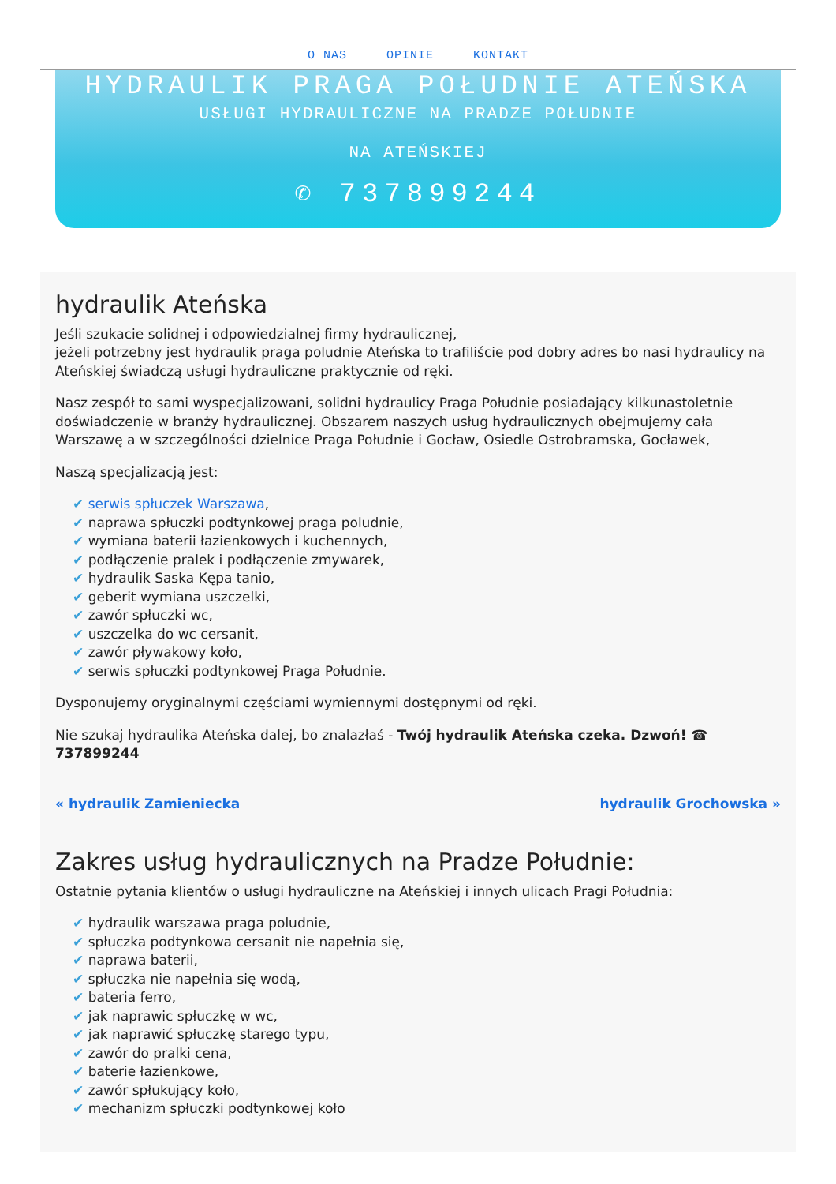O NAS OPINIE KONTAKT
HYDRAULIK PRAGA POŁUDNIE ATEŃSKA
USŁUGI HYDRAULICZNE NA PRADZE POŁUDNIE
NA ATEŃSKIEJ
✆ 737899244
hydraulik Ateńska
Jeśli szukacie solidnej i odpowiedzialnej firmy hydraulicznej,
jeżeli potrzebny jest hydraulik praga poludnie Ateńska to trafiliście pod dobry adres bo nasi hydraulicy na Ateńskiej świadczą usługi hydrauliczne praktycznie od ręki.
Nasz zespół to sami wyspecjalizowani, solidni hydraulicy Praga Południe posiadający kilkunastoletnie doświadczenie w branży hydraulicznej. Obszarem naszych usług hydraulicznych obejmujemy cała Warszawę a w szczególności dzielnice Praga Południe i Gocław, Osiedle Ostrobramska, Gocławek,
Naszą specjalizacją jest:
serwis spłuczek Warszawa,
naprawa spłuczki podtynkowej praga poludnie,
wymiana baterii łazienkowych i kuchennych,
podłączenie pralek i podłączenie zmywarek,
hydraulik Saska Kępa tanio,
geberit wymiana uszczelki,
zawór spłuczki wc,
uszczelka do wc cersanit,
zawór pływakowy koło,
serwis spłuczki podtynkowej Praga Południe.
Dysponujemy oryginalnymi częściami wymiennymi dostępnymi od ręki.
Nie szukaj hydraulika Ateńska dalej, bo znalazłaś - Twój hydraulik Ateńska czeka. Dzwoń! ☎ 737899244
« hydraulik Zamieniecka hydraulik Grochowska »
Zakres usług hydraulicznych na Pradze Południe:
Ostatnie pytania klientów o usługi hydrauliczne na Ateńskiej i innych ulicach Pragi Południa:
hydraulik warszawa praga poludnie,
spłuczka podtynkowa cersanit nie napełnia się,
naprawa baterii,
spłuczka nie napełnia się wodą,
bateria ferro,
jak naprawic spłuczkę w wc,
jak naprawić spłuczkę starego typu,
zawór do pralki cena,
baterie łazienkowe,
zawór spłukujący koło,
mechanizm spłuczki podtynkowej koło